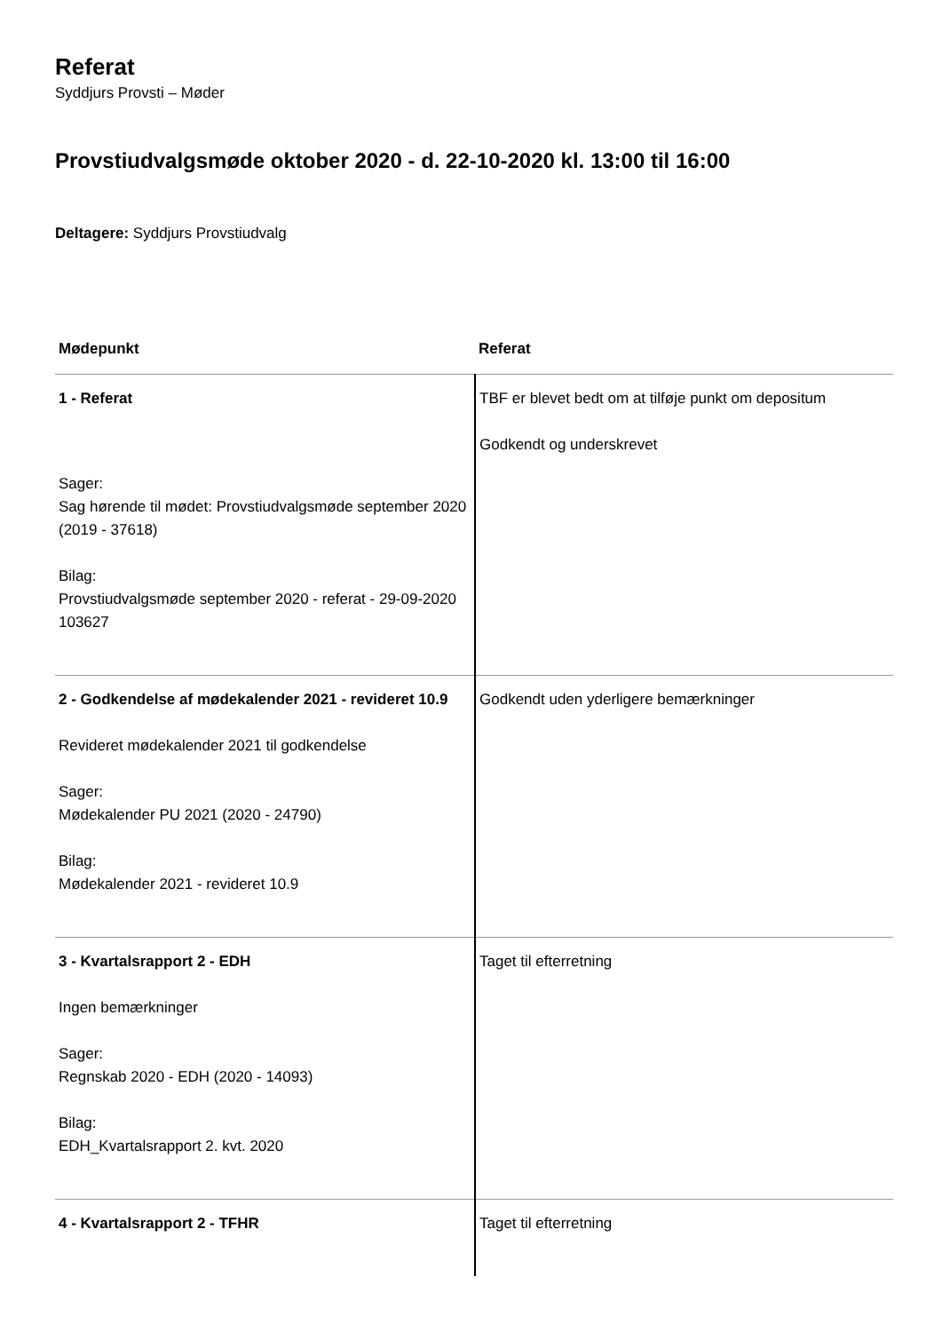Referat
Syddjurs Provsti – Møder
Provstiudvalgsmøde oktober 2020 - d. 22-10-2020 kl. 13:00 til 16:00
Deltagere: Syddjurs Provstiudvalg
| Mødepunkt | Referat |
| --- | --- |
| 1 - Referat Sager: Sag hørende til mødet: Provstiudvalgsmøde september 2020 (2019 - 37618) Bilag: Provstiudvalgsmøde september 2020 - referat - 29-09-2020 103627 | TBF er blevet bedt om at tilføje punkt om depositum Godkendt og underskrevet |
| 2 - Godkendelse af mødekalender 2021 - revideret 10.9 Revideret mødekalender 2021 til godkendelse Sager: Mødekalender PU 2021 (2020 - 24790) Bilag: Mødekalender 2021 - revideret 10.9 | Godkendt uden yderligere bemærkninger |
| 3 - Kvartalsrapport 2 - EDH Ingen bemærkninger Sager: Regnskab 2020 - EDH (2020 - 14093) Bilag: EDH_Kvartalsrapport 2. kvt. 2020 | Taget til efterretning |
| 4 - Kvartalsrapport 2 - TFHR | Taget til efterretning |